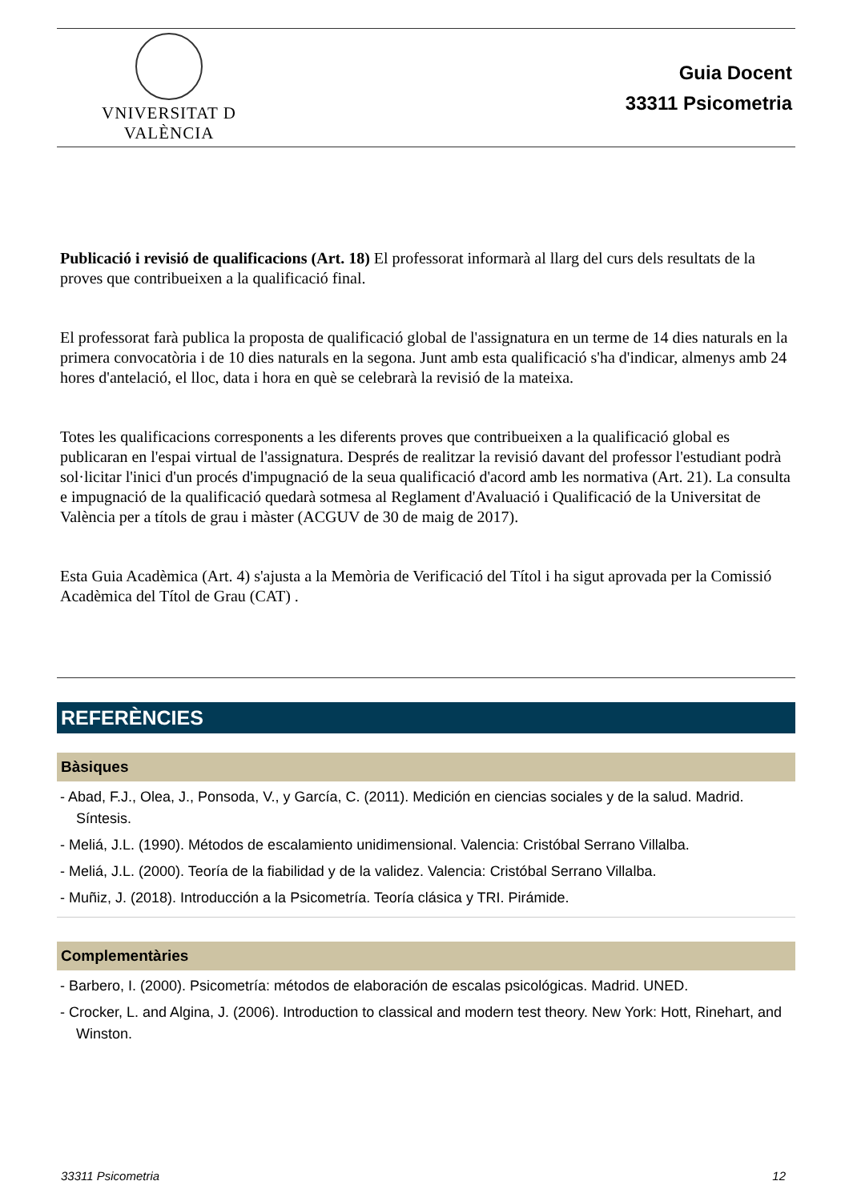VNIVERSITAT D VALÈNCIA
Guia Docent
33311 Psicometria
Publicació i revisió de qualificacions (Art. 18) El professorat informarà al llarg del curs dels resultats de la proves que contribueixen a la qualificació final.
El professorat farà publica la proposta de qualificació global de l'assignatura en un terme de 14 dies naturals en la primera convocatòria i de 10 dies naturals en la segona. Junt amb esta qualificació s'ha d'indicar, almenys amb 24 hores d'antelació, el lloc, data i hora en què se celebrarà la revisió de la mateixa.
Totes les qualificacions corresponents a les diferents proves que contribueixen a la qualificació global es publicaran en l'espai virtual de l'assignatura. Després de realitzar la revisió davant del professor l'estudiant podrà sol·licitar l'inici d'un procés d'impugnació de la seua qualificació d'acord amb les normativa (Art. 21). La consulta e impugnació de la qualificació quedarà sotmesa al Reglament d'Avaluació i Qualificació de la Universitat de València per a títols de grau i màster (ACGUV de 30 de maig de 2017).
Esta Guia Acadèmica (Art. 4) s'ajusta a la Memòria de Verificació del Títol i ha sigut aprovada per la Comissió Acadèmica del Títol de Grau (CAT) .
REFERÈNCIES
Bàsiques
- Abad, F.J., Olea, J., Ponsoda, V., y García, C. (2011). Medición en ciencias sociales y de la salud. Madrid. Síntesis.
- Meliá, J.L. (1990). Métodos de escalamiento unidimensional. Valencia: Cristóbal Serrano Villalba.
- Meliá, J.L. (2000). Teoría de la fiabilidad y de la validez. Valencia: Cristóbal Serrano Villalba.
- Muñiz, J. (2018). Introducción a la Psicometría. Teoría clásica y TRI. Pirámide.
Complementàries
- Barbero, I. (2000). Psicometría: métodos de elaboración de escalas psicológicas. Madrid. UNED.
- Crocker, L. and Algina, J. (2006). Introduction to classical and modern test theory. New York: Hott, Rinehart, and Winston.
33311 Psicometria 12